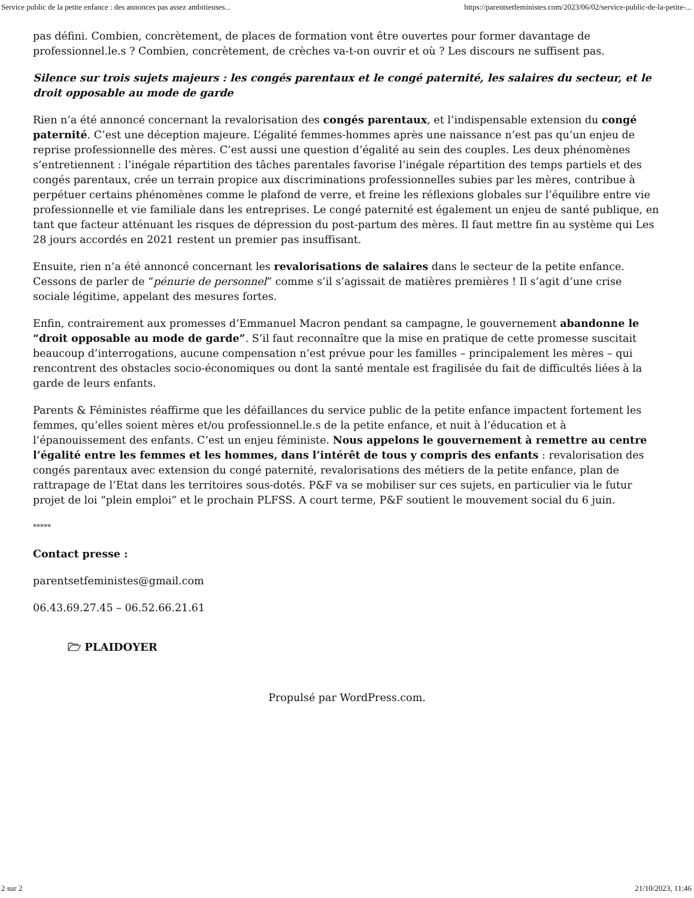Service public de la petite enfance : des annonces pas assez ambitieuses... https://parentsetfeministes.com/2023/06/02/service-public-de-la-petite-...
pas défini. Combien, concrètement, de places de formation vont être ouvertes pour former davantage de professionnel.le.s ? Combien, concrètement, de crèches va-t-on ouvrir et où ? Les discours ne suffisent pas.
Silence sur trois sujets majeurs : les congés parentaux et le congé paternité, les salaires du secteur, et le droit opposable au mode de garde
Rien n’a été annoncé concernant la revalorisation des congés parentaux, et l’indispensable extension du congé paternité. C’est une déception majeure. L’égalité femmes-hommes après une naissance n’est pas qu’un enjeu de reprise professionnelle des mères. C’est aussi une question d’égalité au sein des couples. Les deux phénomènes s’entretiennent : l’inégale répartition des tâches parentales favorise l’inégale répartition des temps partiels et des congés parentaux, crée un terrain propice aux discriminations professionnelles subies par les mères, contribue à perpétuer certains phénomènes comme le plafond de verre, et freine les réflexions globales sur l’équilibre entre vie professionnelle et vie familiale dans les entreprises. Le congé paternité est également un enjeu de santé publique, en tant que facteur atténuant les risques de dépression du post-partum des mères. Il faut mettre fin au système qui Les 28 jours accordés en 2021 restent un premier pas insuffisant.
Ensuite, rien n’a été annoncé concernant les revalorisations de salaires dans le secteur de la petite enfance. Cessons de parler de “pénurie de personnel” comme s’il s’agissait de matières premières ! Il s’agit d’une crise sociale légitime, appelant des mesures fortes.
Enfin, contrairement aux promesses d’Emmanuel Macron pendant sa campagne, le gouvernement abandonne le “droit opposable au mode de garde”. S’il faut reconnaître que la mise en pratique de cette promesse suscitait beaucoup d’interrogations, aucune compensation n’est prévue pour les familles – principalement les mères – qui rencontrent des obstacles socio-économiques ou dont la santé mentale est fragilisée du fait de difficultés liées à la garde de leurs enfants.
Parents & Féministes réaffirme que les défaillances du service public de la petite enfance impactent fortement les femmes, qu’elles soient mères et/ou professionnel.le.s de la petite enfance, et nuit à l’éducation et à l’épanouissement des enfants. C’est un enjeu féministe. Nous appelons le gouvernement à remettre au centre l’égalité entre les femmes et les hommes, dans l’intérêt de tous y compris des enfants : revalorisation des congés parentaux avec extension du congé paternité, revalorisations des métiers de la petite enfance, plan de rattrapage de l’Etat dans les territoires sous-dotés. P&F va se mobiliser sur ces sujets, en particulier via le futur projet de loi “plein emploi” et le prochain PLFSS. A court terme, P&F soutient le mouvement social du 6 juin.
*****
Contact presse :
parentsetfeministes@gmail.com
06.43.69.27.45 – 06.52.66.21.61
🗁 PLAIDOYER
Propulsé par WordPress.com.
2 sur 2 21/10/2023, 11:46